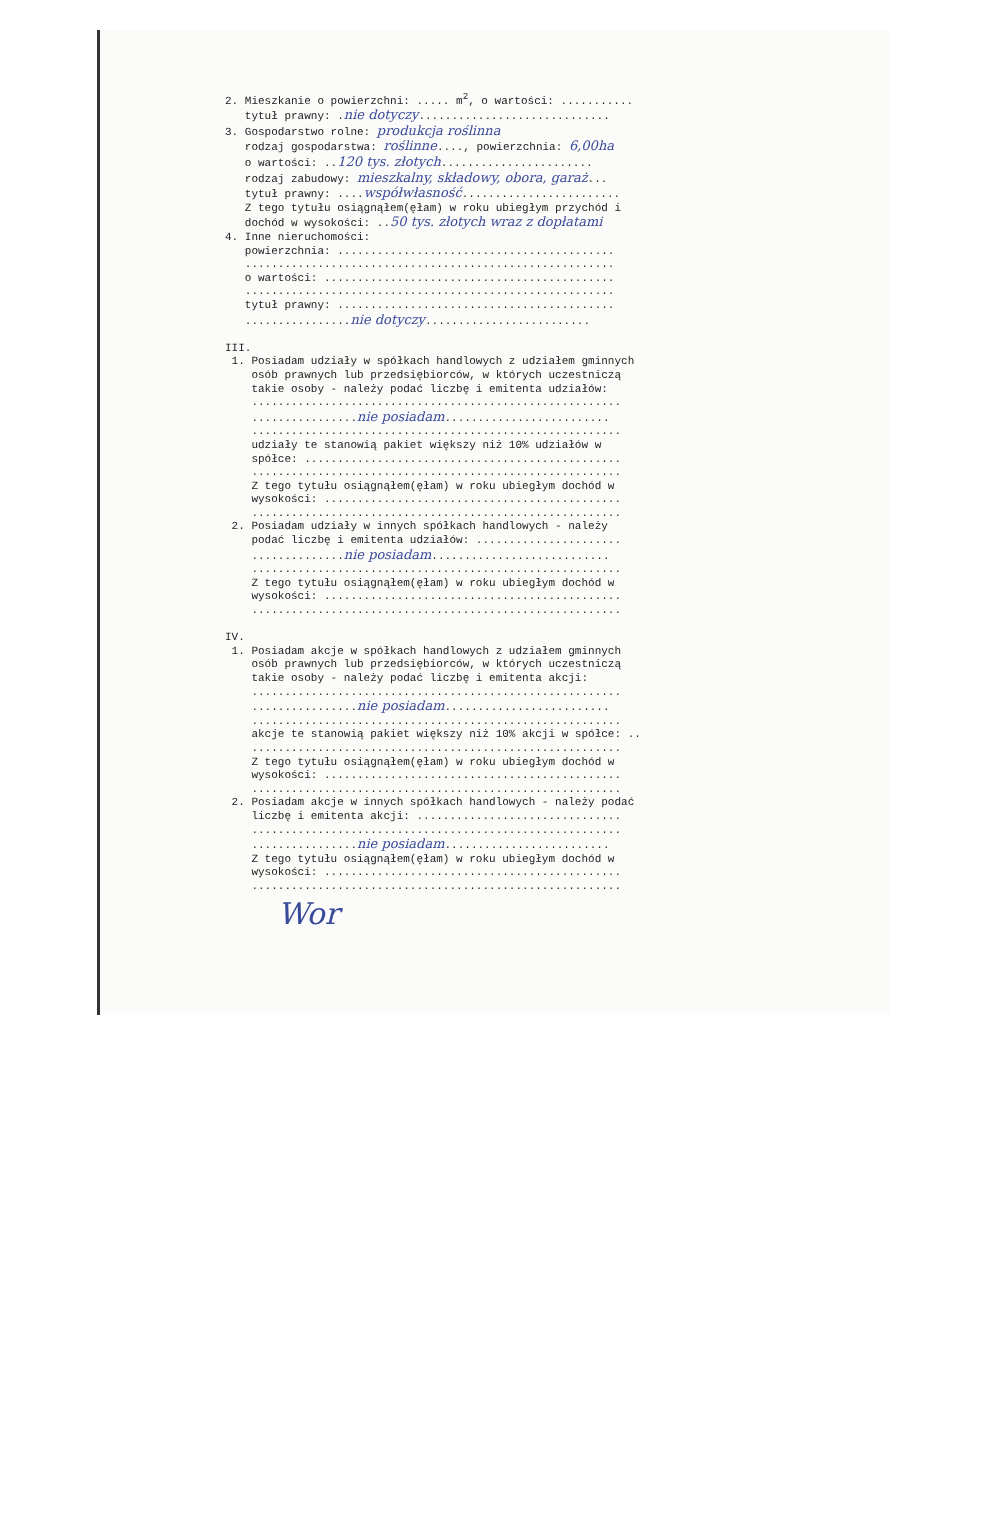2. Mieszkanie o powierzchni: ..... m<sup>2</sup>, o wartości: ........... tytuł prawny: .nie dotyczy............................. 3. Gospodarstwo rolne: produkcja roślinna rodzaj gospodarstwa: roślinne...., powierzchnia: 6,00ha o wartości: ..120 tys. złotych....................... rodzaj zabudowy: mieszkalny, składowy, obora, garaż... tytuł prawny: ....współwłasność........................ Z tego tytułu osiągnąłem(ęłam) w roku ubiegłym przychód i dochód w wysokości: ..50 tys. złotych wraz z dopłatami 4. Inne nieruchomości: powierzchnia: .......................................... ........................................................ o wartości: ............................................ ........................................................ tytuł prawny: .......................................... ................nie dotyczy......................... III. 1. Posiadam udziały w spółkach handlowych z udziałem gminnych osób prawnych lub przedsiębiorców, w których uczestniczą takie osoby - należy podać liczbę i emitenta udziałów: ........................................................ ................nie posiadam......................... ........................................................ udziały te stanowią pakiet większy niż 10% udziałów w spółce: ................................................ ........................................................ Z tego tytułu osiągnąłem(ęłam) w roku ubiegłym dochód w wysokości: ............................................. ........................................................ 2. Posiadam udziały w innych spółkach handlowych - należy podać liczbę i emitenta udziałów: ...................... ..............nie posiadam........................... ........................................................ Z tego tytułu osiągnąłem(ęłam) w roku ubiegłym dochód w wysokości: ............................................. ........................................................ IV. 1. Posiadam akcje w spółkach handlowych z udziałem gminnych osób prawnych lub przedsiębiorców, w których uczestniczą takie osoby - należy podać liczbę i emitenta akcji: ........................................................ ................nie posiadam......................... ........................................................ akcje te stanowią pakiet większy niż 10% akcji w spółce: .. ........................................................ Z tego tytułu osiągnąłem(ęłam) w roku ubiegłym dochód w wysokości: ............................................. ........................................................ 2. Posiadam akcje w innych spółkach handlowych - należy podać liczbę i emitenta akcji: ............................... ........................................................ ................nie posiadam......................... Z tego tytułu osiągnąłem(ęłam) w roku ubiegłym dochód w wysokości: ............................................. ........................................................ Wor